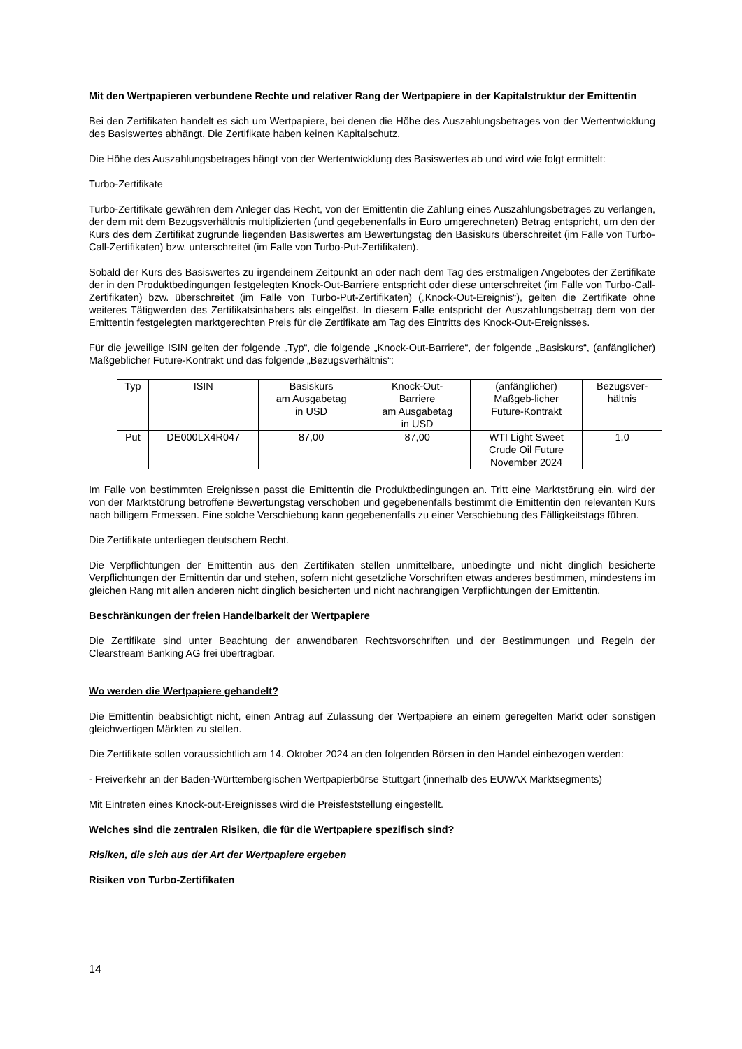Mit den Wertpapieren verbundene Rechte und relativer Rang der Wertpapiere in der Kapitalstruktur der Emittentin
Bei den Zertifikaten handelt es sich um Wertpapiere, bei denen die Höhe des Auszahlungsbetrages von der Wertentwicklung des Basiswertes abhängt. Die Zertifikate haben keinen Kapitalschutz.
Die Höhe des Auszahlungsbetrages hängt von der Wertentwicklung des Basiswertes ab und wird wie folgt ermittelt:
Turbo-Zertifikate
Turbo-Zertifikate gewähren dem Anleger das Recht, von der Emittentin die Zahlung eines Auszahlungsbetrages zu verlangen, der dem mit dem Bezugsverhältnis multiplizierten (und gegebenenfalls in Euro umgerechneten) Betrag entspricht, um den der Kurs des dem Zertifikat zugrunde liegenden Basiswertes am Bewertungstag den Basiskurs überschreitet (im Falle von Turbo-Call-Zertifikaten) bzw. unterschreitet (im Falle von Turbo-Put-Zertifikaten).
Sobald der Kurs des Basiswertes zu irgendeinem Zeitpunkt an oder nach dem Tag des erstmaligen Angebotes der Zertifikate der in den Produktbedingungen festgelegten Knock-Out-Barriere entspricht oder diese unterschreitet (im Falle von Turbo-Call-Zertifikaten) bzw. überschreitet (im Falle von Turbo-Put-Zertifikaten) („Knock-Out-Ereignis“), gelten die Zertifikate ohne weiteres Tätigwerden des Zertifikatsinhabers als eingelöst. In diesem Falle entspricht der Auszahlungsbetrag dem von der Emittentin festgelegten marktgerechten Preis für die Zertifikate am Tag des Eintritts des Knock-Out-Ereignisses.
Für die jeweilige ISIN gelten der folgende „Typ“, die folgende „Knock-Out-Barriere“, der folgende „Basiskurs“, (anfänglicher) Maßgeblicher Future-Kontrakt und das folgende „Bezugsverhältnis“:
| Typ | ISIN | Basiskurs am Ausgabetag in USD | Knock-Out- Barriere am Ausgabetag in USD | (anfänglicher) Maßgeb-licher Future-Kontrakt | Bezugsver- hältnis |
| Put | DE000LX4R047 | 87,00 | 87,00 | WTI Light Sweet Crude Oil Future November 2024 | 1,0 |
Im Falle von bestimmten Ereignissen passt die Emittentin die Produktbedingungen an. Tritt eine Marktstörung ein, wird der von der Marktstörung betroffene Bewertungstag verschoben und gegebenenfalls bestimmt die Emittentin den relevanten Kurs nach billigem Ermessen. Eine solche Verschiebung kann gegebenenfalls zu einer Verschiebung des Fälligkeitstags führen.
Die Zertifikate unterliegen deutschem Recht.
Die Verpflichtungen der Emittentin aus den Zertifikaten stellen unmittelbare, unbedingte und nicht dinglich besicherte Verpflichtungen der Emittentin dar und stehen, sofern nicht gesetzliche Vorschriften etwas anderes bestimmen, mindestens im gleichen Rang mit allen anderen nicht dinglich besicherten und nicht nachrangigen Verpflichtungen der Emittentin.
Beschränkungen der freien Handelbarkeit der Wertpapiere
Die Zertifikate sind unter Beachtung der anwendbaren Rechtsvorschriften und der Bestimmungen und Regeln der Clearstream Banking AG frei übertragbar.
Wo werden die Wertpapiere gehandelt?
Die Emittentin beabsichtigt nicht, einen Antrag auf Zulassung der Wertpapiere an einem geregelten Markt oder sonstigen gleichwertigen Märkten zu stellen.
Die Zertifikate sollen voraussichtlich am 14. Oktober 2024 an den folgenden Börsen in den Handel einbezogen werden:
- Freiverkehr an der Baden-Württembergischen Wertpapierbörse Stuttgart (innerhalb des EUWAX Marktsegments)
Mit Eintreten eines Knock-out-Ereignisses wird die Preisfeststellung eingestellt.
Welches sind die zentralen Risiken, die für die Wertpapiere spezifisch sind?
Risiken, die sich aus der Art der Wertpapiere ergeben
Risiken von Turbo-Zertifikaten
14